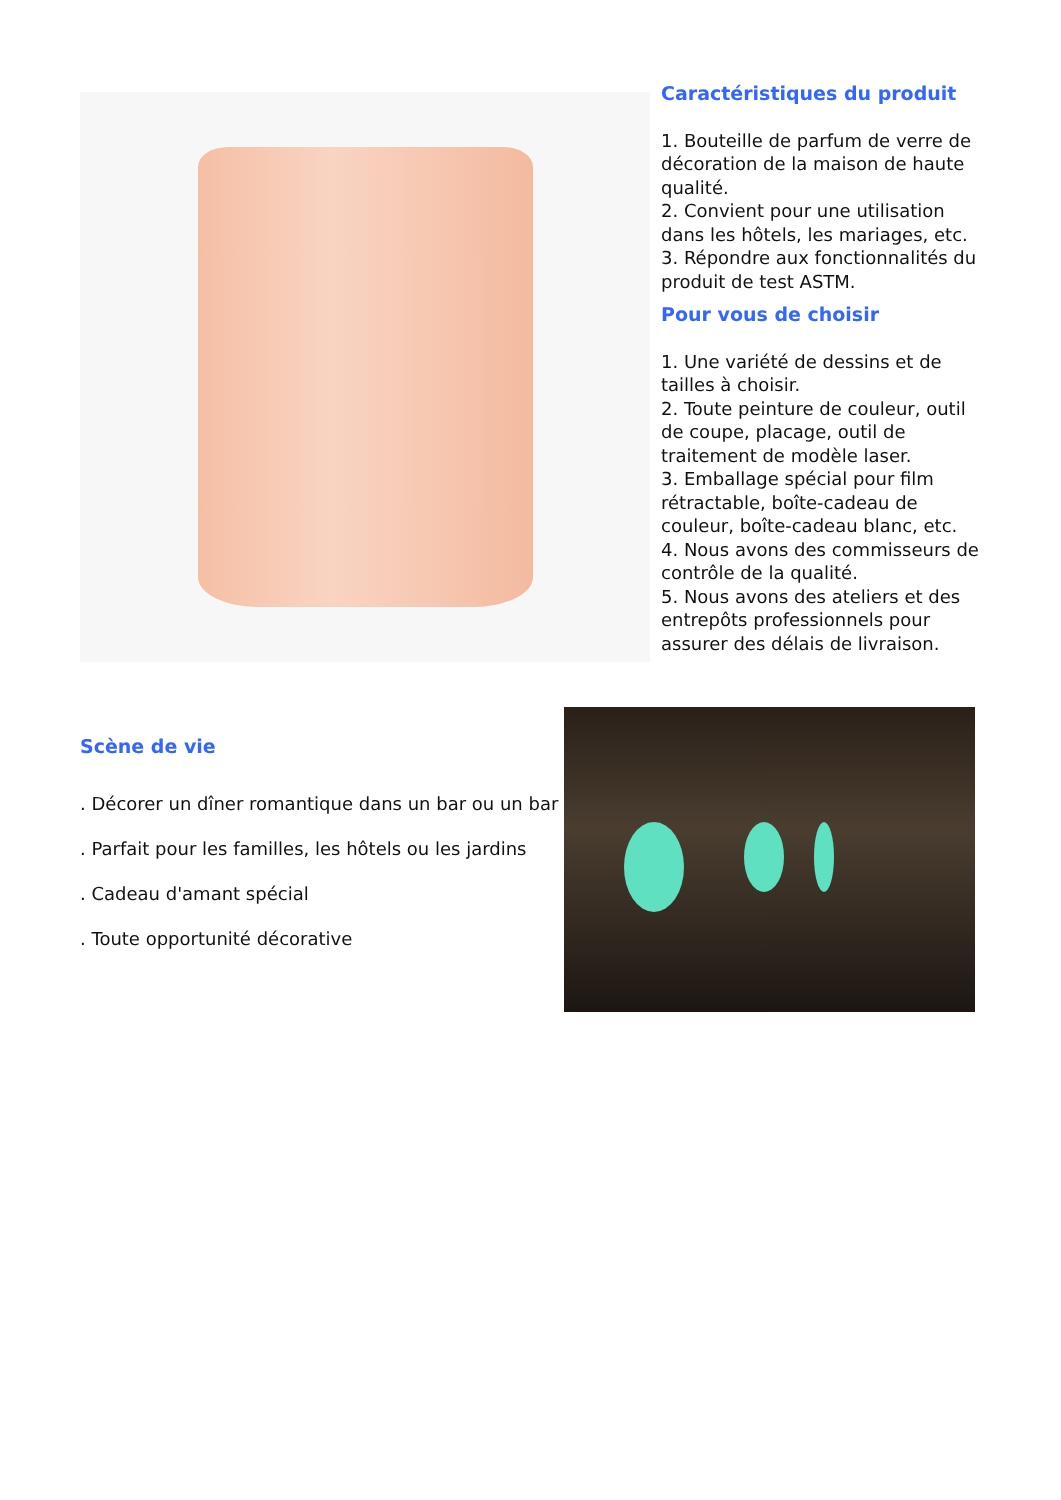Caractéristiques du produit
1. Bouteille de parfum de verre de décoration de la maison de haute qualité.
2. Convient pour une utilisation dans les hôtels, les mariages, etc.
3. Répondre aux fonctionnalités du produit de test ASTM.
Pour vous de choisir
1. Une variété de dessins et de tailles à choisir.
2. Toute peinture de couleur, outil de coupe, placage, outil de traitement de modèle laser.
3. Emballage spécial pour film rétractable, boîte-cadeau de couleur, boîte-cadeau blanc, etc.
4. Nous avons des commisseurs de contrôle de la qualité.
5. Nous avons des ateliers et des entrepôts professionnels pour assurer des délais de livraison.
Scène de vie
. Décorer un dîner romantique dans un bar ou un bar
. Parfait pour les familles, les hôtels ou les jardins
. Cadeau d'amant spécial
. Toute opportunité décorative